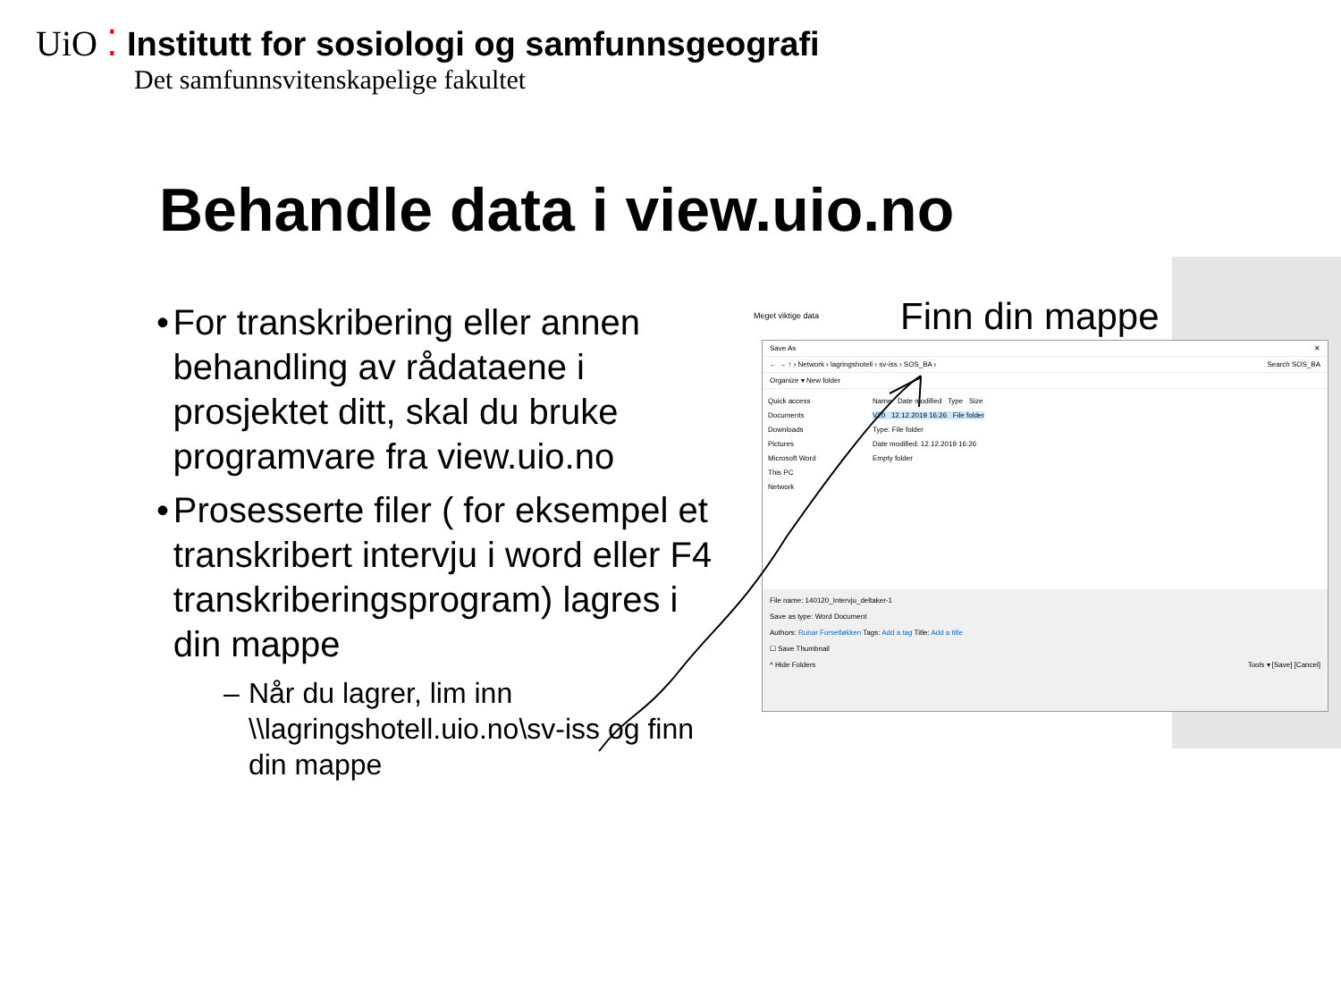UiO ⁚
Institutt for sosiologi og samfunnsgeografi
Det samfunnsvitenskapelige fakultet
Behandle data i view.uio.no
• For transkribering eller annen behandling av rådataene i prosjektet ditt, skal du bruke programvare fra view.uio.no
• Prosesserte filer ( for eksempel et transkribert intervju i word eller F4 transkriberingsprogram) lagres i din mappe
– Når du lagrer, lim inn \\lagringshotell.uio.no\sv-iss og finn din mappe
Meget viktige data Finn din mappe
Save As ✕
← → ↑ › Network › lagringshotell › sv-iss › SOS_BA › Search SOS_BA
Organize ▾ New folder
Quick access
Documents
Downloads
Pictures
Microsoft Word
This PC
Network
Name Date modified Type Size
V20 12.12.2019 16:26 File folder
Type: File folder
Date modified: 12.12.2019 16:26
Empty folder
File name: 140120_Intervju_deltaker-1
Save as type: Word Document
Authors: Runar Forsetløkken Tags: Add a tag Title: Add a title
☐ Save Thumbnail
^ Hide Folders Tools ▾ [Save] [Cancel]